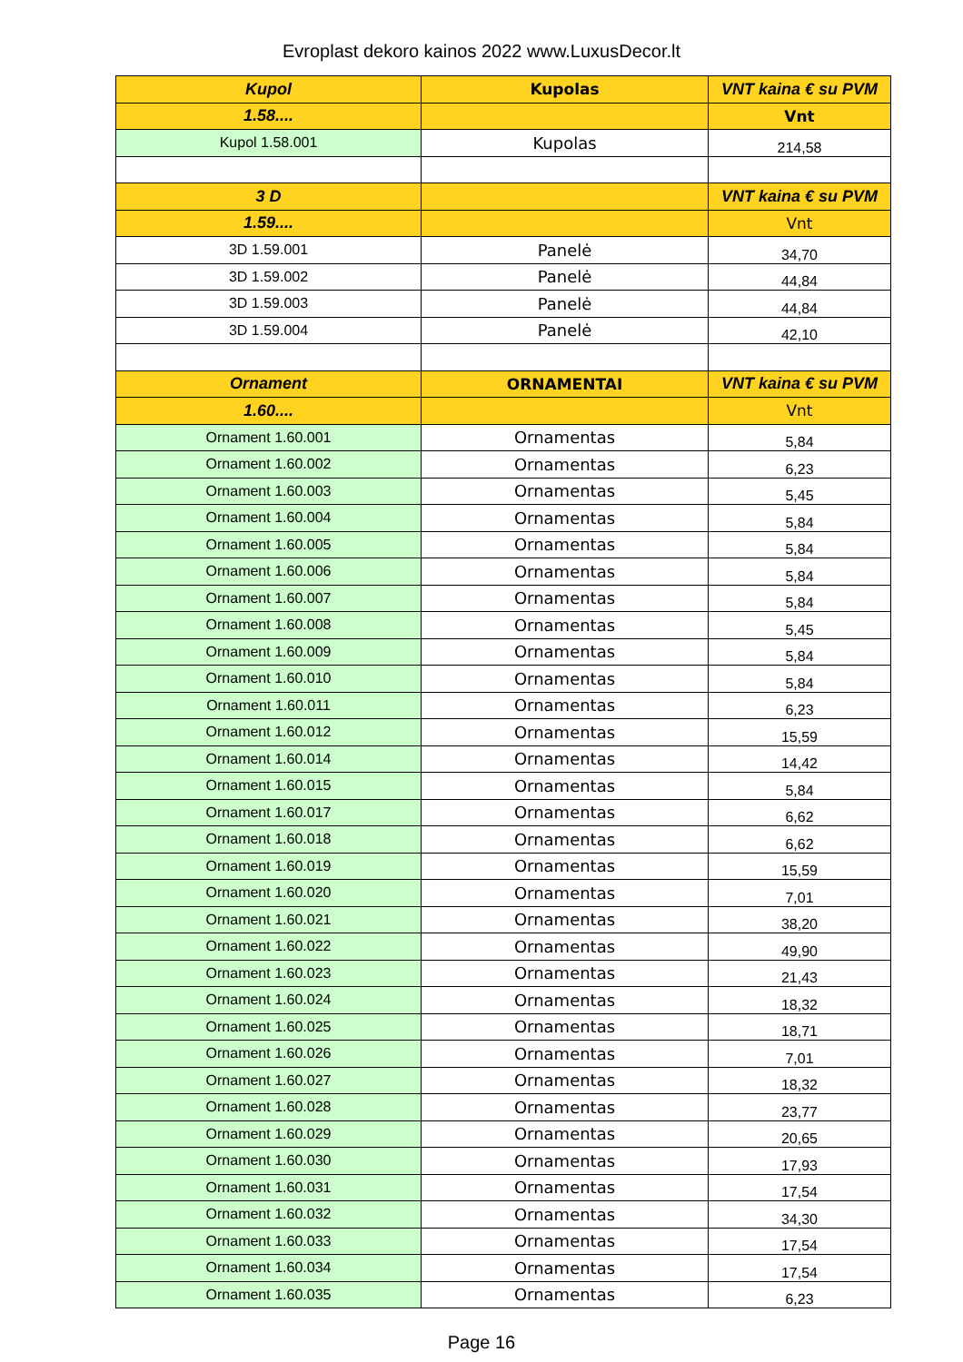Evroplast dekoro kainos 2022 www.LuxusDecor.lt
| Kupol | Kupolas | VNT kaina € su PVM |
| 1.58.... | | Vnt |
| Kupol 1.58.001 | Kupolas | 214,58 |
| 3 D | | VNT kaina € su PVM |
| 1.59.... | | Vnt |
| 3D 1.59.001 | Panelė | 34,70 |
| 3D 1.59.002 | Panelė | 44,84 |
| 3D 1.59.003 | Panelė | 44,84 |
| 3D 1.59.004 | Panelė | 42,10 |
| Ornament | ORNAMENTAI | VNT kaina € su PVM |
| 1.60.... | | Vnt |
| Ornament 1.60.001 | Ornamentas | 5,84 |
| Ornament 1.60.002 | Ornamentas | 6,23 |
| Ornament 1.60.003 | Ornamentas | 5,45 |
| Ornament 1.60.004 | Ornamentas | 5,84 |
| Ornament 1.60.005 | Ornamentas | 5,84 |
| Ornament 1.60.006 | Ornamentas | 5,84 |
| Ornament 1.60.007 | Ornamentas | 5,84 |
| Ornament 1.60.008 | Ornamentas | 5,45 |
| Ornament 1.60.009 | Ornamentas | 5,84 |
| Ornament 1.60.010 | Ornamentas | 5,84 |
| Ornament 1.60.011 | Ornamentas | 6,23 |
| Ornament 1.60.012 | Ornamentas | 15,59 |
| Ornament 1.60.014 | Ornamentas | 14,42 |
| Ornament 1.60.015 | Ornamentas | 5,84 |
| Ornament 1.60.017 | Ornamentas | 6,62 |
| Ornament 1.60.018 | Ornamentas | 6,62 |
| Ornament 1.60.019 | Ornamentas | 15,59 |
| Ornament 1.60.020 | Ornamentas | 7,01 |
| Ornament 1.60.021 | Ornamentas | 38,20 |
| Ornament 1.60.022 | Ornamentas | 49,90 |
| Ornament 1.60.023 | Ornamentas | 21,43 |
| Ornament 1.60.024 | Ornamentas | 18,32 |
| Ornament 1.60.025 | Ornamentas | 18,71 |
| Ornament 1.60.026 | Ornamentas | 7,01 |
| Ornament 1.60.027 | Ornamentas | 18,32 |
| Ornament 1.60.028 | Ornamentas | 23,77 |
| Ornament 1.60.029 | Ornamentas | 20,65 |
| Ornament 1.60.030 | Ornamentas | 17,93 |
| Ornament 1.60.031 | Ornamentas | 17,54 |
| Ornament 1.60.032 | Ornamentas | 34,30 |
| Ornament 1.60.033 | Ornamentas | 17,54 |
| Ornament 1.60.034 | Ornamentas | 17,54 |
| Ornament 1.60.035 | Ornamentas | 6,23 |
Page 16